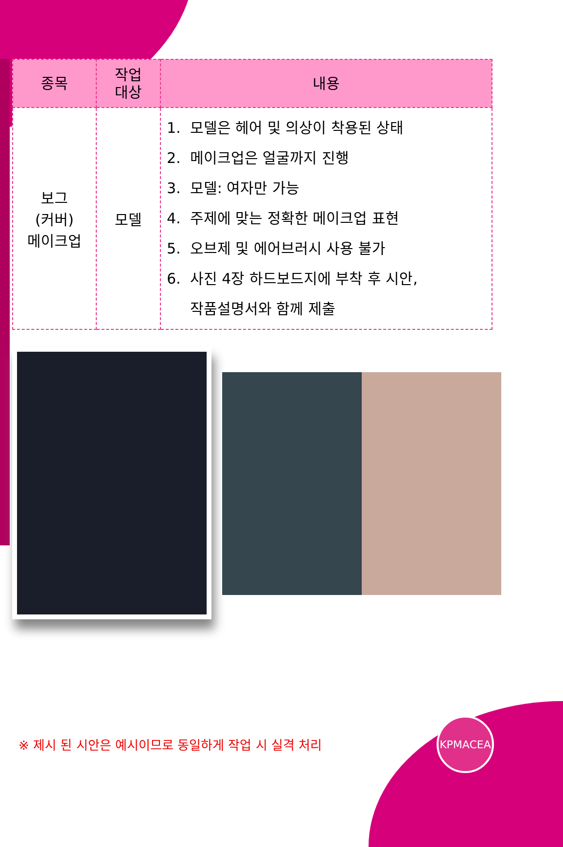| 종목 | 작업 대상 | 내용 |
| --- | --- | --- |
| 보그 (커버) 메이크업 | 모델 | 1. 모델은 헤어 및 의상이 착용된 상태 2. 메이크업은 얼굴까지 진행 3. 모델: 여자만 가능 4. 주제에 맞는 정확한 메이크업 표현 5. 오브제 및 에어브러시 사용 불가 6. 사진 4장 하드보드지에 부착 후 시안, 작품설명서와 함께 제출 |
※ 제시 된 시안은 예시이므로 동일하게 작업 시 실격 처리
KPMACEA